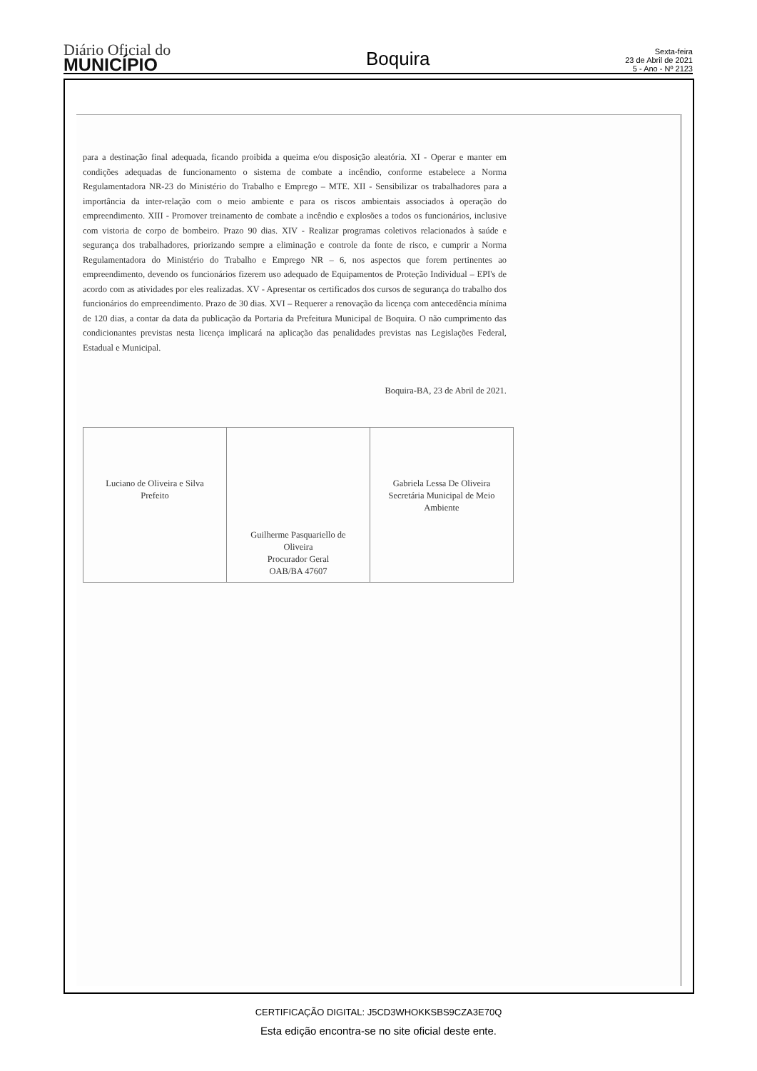Diário Oficial do
MUNICÍPIO
Boquira
Sexta-feira
23 de Abril de 2021
5 - Ano - Nº 2123
para a destinação final adequada, ficando proibida a queima e/ou disposição aleatória. XI - Operar e manter em condições adequadas de funcionamento o sistema de combate a incêndio, conforme estabelece a Norma Regulamentadora NR-23 do Ministério do Trabalho e Emprego – MTE. XII - Sensibilizar os trabalhadores para a importância da inter-relação com o meio ambiente e para os riscos ambientais associados à operação do empreendimento. XIII - Promover treinamento de combate a incêndio e explosões a todos os funcionários, inclusive com vistoria de corpo de bombeiro. Prazo 90 dias. XIV - Realizar programas coletivos relacionados à saúde e segurança dos trabalhadores, priorizando sempre a eliminação e controle da fonte de risco, e cumprir a Norma Regulamentadora do Ministério do Trabalho e Emprego NR – 6, nos aspectos que forem pertinentes ao empreendimento, devendo os funcionários fizerem uso adequado de Equipamentos de Proteção Individual – EPI's de acordo com as atividades por eles realizadas. XV - Apresentar os certificados dos cursos de segurança do trabalho dos funcionários do empreendimento. Prazo de 30 dias. XVI – Requerer a renovação da licença com antecedência mínima de 120 dias, a contar da data da publicação da Portaria da Prefeitura Municipal de Boquira. O não cumprimento das condicionantes previstas nesta licença implicará na aplicação das penalidades previstas nas Legislações Federal, Estadual e Municipal.
Boquira-BA, 23 de Abril de 2021.
| Luciano de Oliveira e Silva Prefeito | Guilherme Pasquariello de Oliveira Procurador Geral OAB/BA 47607 | Gabriela Lessa De Oliveira Secretária Municipal de Meio Ambiente |
CERTIFICAÇÃO DIGITAL: J5CD3WHOKKSBS9CZA3E70Q
Esta edição encontra-se no site oficial deste ente.